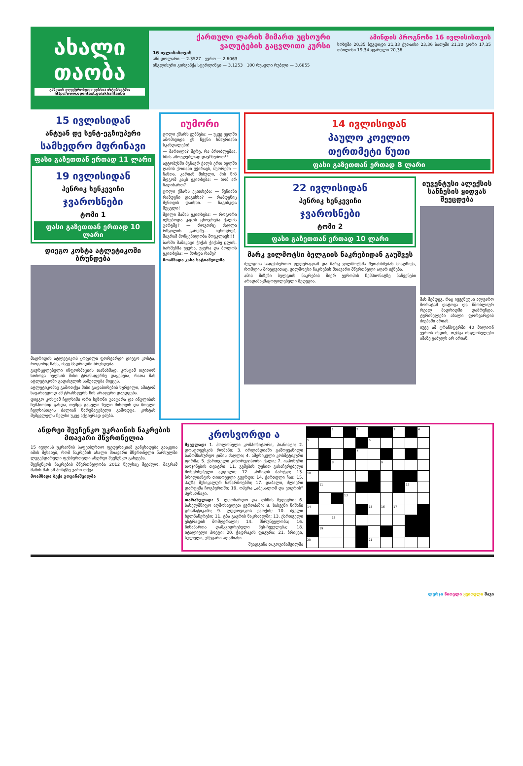ახალი თაობა
გაზეთის ელექტრონული ვერსია ინტერნეტში: http://www.opentext.ge/akhalitaoba
ქართული ლარის მიმართ უცხოური ვალუტების გაცვლითი კურსი
16 ივლისისთვის
აშშ დოლარი — 2.3527 ევრო — 2.6063
ინგლისური გირვანქა სტერლინგი — 3.1253 100 რუსული რუბლი — 3.6855
ამინდის პროგნოზი 16 ივლისისთვის
სოხუმი 20,35 ზუგდიდი 21,33 ქუთაისი 23,36 ბათუმი 21,30 გორი 17,35 თბილისი 19,34 ყვარელი 20,36
15 ივლისიდან
ანტუან დე სენტ-ეგზიუპერი
სამხედრო მფრინავი
ფასი გაზეთთან ერთად 11 ლარი
19 ივლისიდან
ჰენრიკ სენკევიჩი
ჯვაროსნები
ტომი 1
ფასი გაზეთთან ერთად 10 ლარი
დიეგო კოსტა ატლეტიკოში ბრუნდება
მადრიდის ატლეტიკოს ყოფილი ფორვარდი დიეგო კოსტა, როგორც ჩანს, ისევ მადრიდში ბრუნდება.
გავრცელებული ინფორმაციის თანახმად, კოსტამ თვითონ სთხოვა ჩელსის მისი ტრანსფერზე დაყენება, რათა მას ატლეტიკოში გადასვლის საშუალება მიეცეს.
ატლეტიკომაც გამოთქვა მისი გადაბირების სურვილი, ამიტომ სავარაუდოდ ამ ტრანსფერს წინ არაფერი დაუდგება.
დიეგო კოსტამ ჩელსიში ორი სეზონი გაატარა და ინგლისის ჩემპიონიც გახდა, თუმცა გასული წელი მისთვის და მთელი ჩელსისთვის ძალიან წარუმატებელი გამოდგა. კოსტას შემცვლელს ჩელსი უკვე აქტიურად ეძებს.
იუმორი
ცოლი ქმარს ეუბნება: — უკვე ყელში ამომივიდა ეს ჩვენი ხმაურიანი სკანდალები!
— მართლა? მერე, რა პრობლემაა, ხმის ამოუღებლად დავჩხუბოთ!!!
ავტობუსში მგზავრ ქალს ერთ ხელში ღამის ქოთანი უჭირავს, მეორეში — ჩანთა. კარიან მისული, მის წინ მდგომ კაცს ეკითხება: — ხომ არ ჩადიხართ?
ცოლი ქმარს ეკითხება: — წვნიანი რამდენი დაგისხა? — რამდენიც შენთვის დაისხი. — ჩაგისკდა მუცელი!
შვილი მამას ეკითხება: — როგორი იქნებოდა კაცის ცხოვრება ქალის გარეშე? — როგორც ძაღლი რწყილის გარეშე... იცხოვრებ, მაგრამ მოწყენილობა მოგკლავს!!!
ბარში მამაკაცი ჭიქას ჭიქაზე ცლის. ბარმენმა უყურა, უყურა და ბოლოს ეკითხება: — მოხდა რამე?
მოამზადა კახა ხატიაშვილმა
14 ივლისიდან
პაულო კოელიო
თერთმეტი წუთი
ფასი გაზეთთან ერთად 8 ლარი
22 ივლისიდან
ჰენრიკ სენკევიჩი
ჯვაროსნები
ტომი 2
ფასი გაზეთთან ერთად 10 ლარი
მარკ ვილმოტსი ბელგიის ნაკრებიდან გაუშვეს
ბელგიის საფეხბურთო ფედერაციამ და მარკ ვილმოტსმა შეთანხმებას მიაღწიეს, რომლის მიხედვითაც, ვილმოტსი ნაკრების მთავარი მწვრთნელი აღარ იქნება.
ამის მიზეზი ბელგიის ნაკრების მიერ ევროპის ჩემპიონატზე ნაჩვენები არადამაკმაყოფილებელი შედეგია.
იუვენტუსი ალექსის სანჩესის ყიდვას შეეცდება
მას შემდეგ, რაც იუვენტუსი ალვარო მორატამ დატოვა და მშობლიურ რეალ მადრიდში დაბრუნდა, ტურინელები ახალი ფორვარდის ძიებაში არიან.
იუვე ამ ტრანსფერში 40 მილიონ ევროს იხდის, თუმცა ინგლისელები ამაზე ყაბულს არ არიან.
ანდრეი შევჩენკო უკრაინის ნაკრების მთავარი მწვრთნელია
15 ივლისს უკრაინის საფეხბურთო ფედერაციამ განცხადება გააკეთა იმის შესახებ, რომ ნაკრების ახალი მთავარი მწვრთნელი წარსულში ლეგენდარული ფეხბურთელი ანდრეი შევჩენკო გახდება.
შევჩენკოს ნაკრების მწვრთნელობა 2012 წელსაც შეეძლო, მაგრამ მაშინ მან ამ პოსტზე უარი თქვა.
მოამზადა ბექა გოგინაშვილმა
კროსვორდი ა
შვეულად: 1. პოლონელი კომპოზიტორი, პიანისტი; 2. დოსტოევსკის რომანი; 3. ირლანდიაში გამოყვანილი სამომსახურეო ჯიშის ძაღლი; 4. ამერიკული კოსმეტიკური ფირმა; 5. ქართველი კინორეჟისორი ქალი; 7. იაპონური თოჯინების თეატრი; 11. გემების ღუზით გასაჩერებელი მოხერხებული ადგილი; 12. არწივის ბარტყი; 13. ბრილიანტის თითოეული გვერდი; 14. ქართული ჩაი; 15. პაუზა მუსიკალურ ნაწარმოებში; 17. დაბალი, ძლიერი დარტყმა ჩოგბურთში; 19. ოპერა „აბესალომ და ეთერის“ პერსონაჟი.
თარაზულად: 5. ლეონარდო და ვინჩის შედევრი; 6. სახელმწიფო აღმოსავლეთ ევროპაში; 8. სასვენი ნიშანი გრამატიკაში; 9. ლუდოვიკოს ეპოქის; 10. ძველი ხელნაწერები; 11. ტბა გაგრის ნაკრძალში; 13. ქართველი ესტრადის მომღერალი; 14. მზრუნველობა; 16. წინაპართა დამკვიდრებული წეს-ჩვეულება; 18. იტალიელი პოეტი; 20. ჭადრაკის ფიგურა; 21. ბრიყვი, სულელი, უმეცარი ადამიანი.
შეადგინა თ.გოგინაშვილმა
| | | 1 | | 2 | | | 3 | | 4 |
| 5 | | | | | 6 | | | | |
| | | | | 7 | | | | | |
| | | 8 | | | | 9 | | | |
| 10 | | | | | | | | | |
| | 11 | | | | | | | 12 | |
| | | | 13 | | | | | | |
| 14 | | | | | 15 | 16 | 17 | | |
| | | 18 | | | | | | | |
| | 19 | | | | | | | | |
| 20 | | | | | 21 | | | | |
ლურჯი წითელი ყვითელი შავი